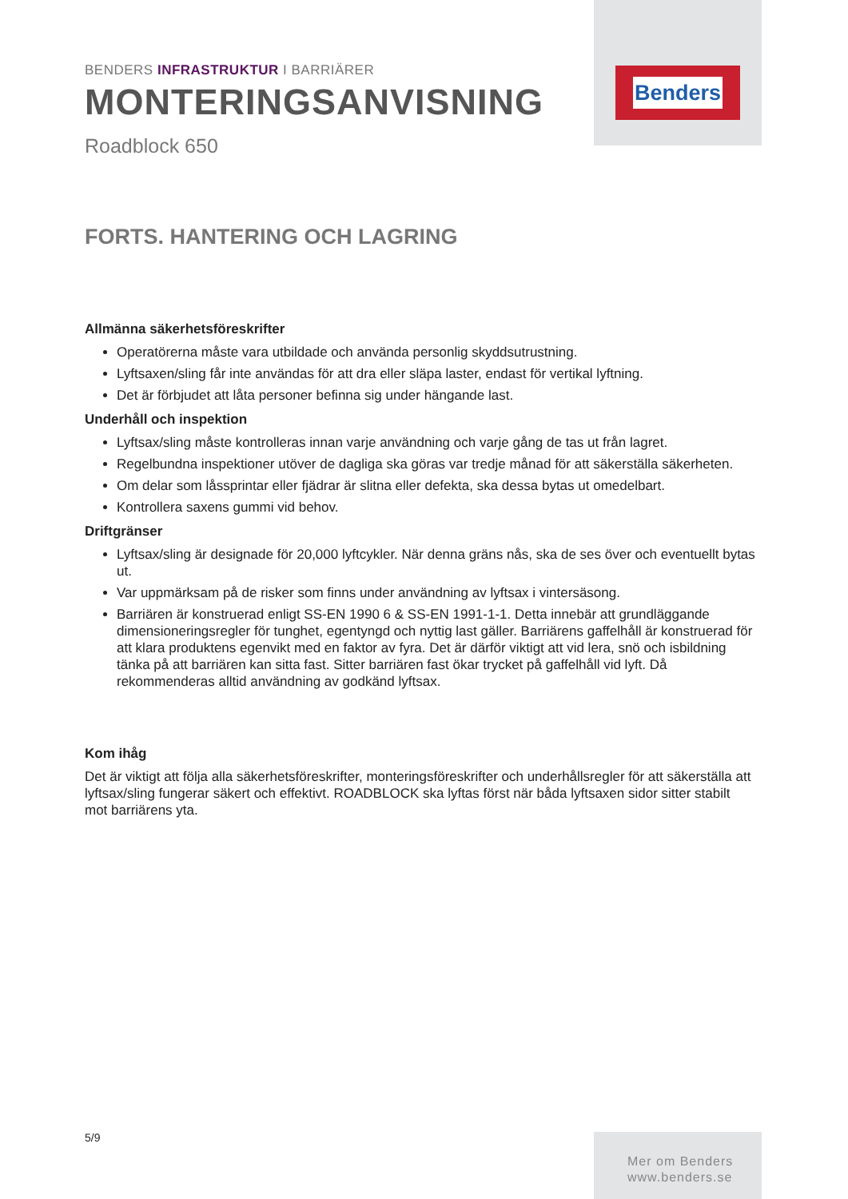Benders
BENDERS INFRASTRUKTUR I BARRIÄRER
MONTERINGSANVISNING
Roadblock 650
FORTS. HANTERING OCH LAGRING
Allmänna säkerhetsföreskrifter
Operatörerna måste vara utbildade och använda personlig skyddsutrustning.
Lyftsaxen/sling får inte användas för att dra eller släpa laster, endast för vertikal lyftning.
Det är förbjudet att låta personer befinna sig under hängande last.
Underhåll och inspektion
Lyftsax/sling måste kontrolleras innan varje användning och varje gång de tas ut från lagret.
Regelbundna inspektioner utöver de dagliga ska göras var tredje månad för att säkerställa säkerheten.
Om delar som låssprintar eller fjädrar är slitna eller defekta, ska dessa bytas ut omedelbart.
Kontrollera saxens gummi vid behov.
Driftgränser
Lyftsax/sling är designade för 20,000 lyftcykler. När denna gräns nås, ska de ses över och eventuellt bytas ut.
Var uppmärksam på de risker som finns under användning av lyftsax i vintersäsong.
Barriären är konstruerad enligt SS-EN 1990 6 & SS-EN 1991-1-1. Detta innebär att grundläggande dimensioneringsregler för tunghet, egentyngd och nyttig last gäller. Barriärens gaffelhåll är konstruerad för att klara produktens egenvikt med en faktor av fyra. Det är därför viktigt att vid lera, snö och isbildning tänka på att barriären kan sitta fast. Sitter barriären fast ökar trycket på gaffelhåll vid lyft. Då rekommenderas alltid användning av godkänd lyftsax.
Kom ihåg
Det är viktigt att följa alla säkerhetsföreskrifter, monteringsföreskrifter och underhållsregler för att säkerställa att lyftsax/sling fungerar säkert och effektivt. ROADBLOCK ska lyftas först när båda lyftsaxen sidor sitter stabilt mot barriärens yta.
5/9
Mer om Benders
www.benders.se